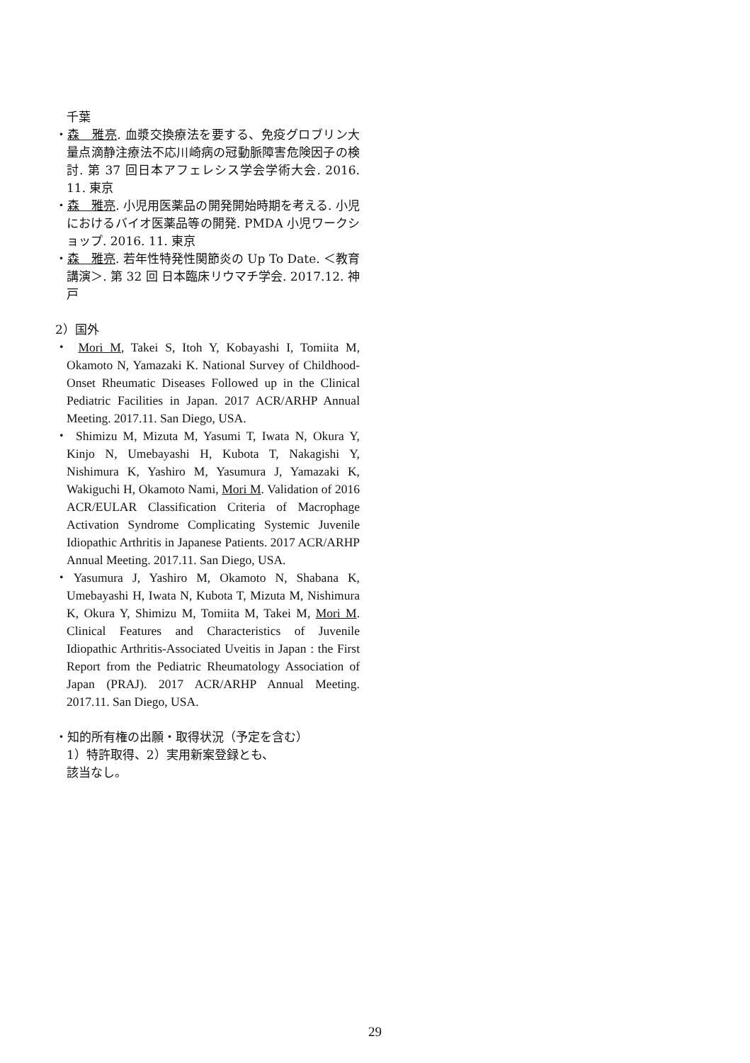千葉
・森　雅亮. 血漿交換療法を要する、免疫グロブリン大量点滴静注療法不応川崎病の冠動脈障害危険因子の検討. 第 37 回日本アフェレシス学会学術大会. 2016. 11. 東京
・森　雅亮. 小児用医薬品の開発開始時期を考える. 小児におけるバイオ医薬品等の開発. PMDA 小児ワークショップ. 2016. 11. 東京
・森　雅亮. 若年性特発性関節炎の Up To Date. ＜教育講演＞. 第 32 回 日本臨床リウマチ学会. 2017.12. 神戸
2）国外
・ Mori M, Takei S, Itoh Y, Kobayashi I, Tomiita M, Okamoto N, Yamazaki K. National Survey of Childhood-Onset Rheumatic Diseases Followed up in the Clinical Pediatric Facilities in Japan. 2017 ACR/ARHP Annual Meeting. 2017.11. San Diego, USA.
・ Shimizu M, Mizuta M, Yasumi T, Iwata N, Okura Y, Kinjo N, Umebayashi H, Kubota T, Nakagishi Y, Nishimura K, Yashiro M, Yasumura J, Yamazaki K, Wakiguchi H, Okamoto Nami, Mori M. Validation of 2016 ACR/EULAR Classification Criteria of Macrophage Activation Syndrome Complicating Systemic Juvenile Idiopathic Arthritis in Japanese Patients. 2017 ACR/ARHP Annual Meeting. 2017.11. San Diego, USA.
・Yasumura J, Yashiro M, Okamoto N, Shabana K, Umebayashi H, Iwata N, Kubota T, Mizuta M, Nishimura K, Okura Y, Shimizu M, Tomiita M, Takei M, Mori M. Clinical Features and Characteristics of Juvenile Idiopathic Arthritis-Associated Uveitis in Japan : the First Report from the Pediatric Rheumatology Association of Japan (PRAJ). 2017 ACR/ARHP Annual Meeting. 2017.11. San Diego, USA.
・知的所有権の出願・取得状況（予定を含む）
1）特許取得、2）実用新案登録とも、
該当なし。
29